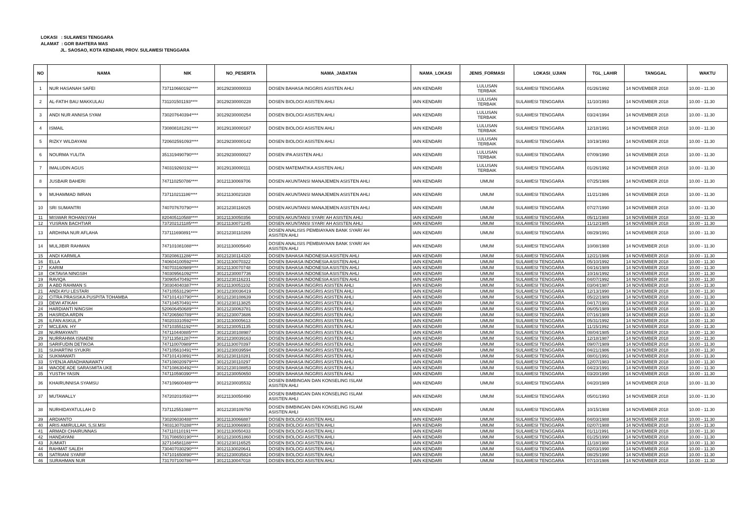LOKASI : SULAWESI TENGGARA
ALAMAT : GOR BAHTERA MAS
JL. SAOSAO, KOTA KENDARI, PROV. SULAWESI TENGGARA
| NO | NAMA | NIK | NO_PESERTA | NAMA_JABATAN | NAMA_LOKASI | JENIS_FORMASI | LOKASI_UJIAN | TGL_LAHIR | TANGGAL | WAKTU |
| --- | --- | --- | --- | --- | --- | --- | --- | --- | --- | --- |
| 1 | NUR HASANAH SAFEI | 737110660192**** | 30129230000033 | DOSEN BAHASA INGGRIS ASISTEN AHLI | IAIN KENDARI | LULUSAN TERBAIK | SULAWESI TENGGARA | 01/26/1992 | 14 NOVEMBER 2018 | 10.00 - 11.30 |
| 2 | AL-FATIH BAU MAKKULAU | 731101501193**** | 30129230000228 | DOSEN BIOLOGI ASISTEN AHLI | IAIN KENDARI | LULUSAN TERBAIK | SULAWESI TENGGARA | 11/10/1993 | 14 NOVEMBER 2018 | 10.00 - 11.30 |
| 3 | ANDI NUR ANNISA SYAM | 730207640394**** | 30129230000254 | DOSEN BIOLOGI ASISTEN AHLI | IAIN KENDARI | LULUSAN TERBAIK | SULAWESI TENGGARA | 03/24/1994 | 14 NOVEMBER 2018 | 10.00 - 11.30 |
| 4 | ISMAIL | 730808181291**** | 30129130000167 | DOSEN BIOLOGI ASISTEN AHLI | IAIN KENDARI | LULUSAN TERBAIK | SULAWESI TENGGARA | 12/18/1991 | 14 NOVEMBER 2018 | 10.00 - 11.30 |
| 5 | RIZKY WILDAYANI | 720602591093**** | 30129230000142 | DOSEN BIOLOGI ASISTEN AHLI | IAIN KENDARI | LULUSAN TERBAIK | SULAWESI TENGGARA | 10/19/1993 | 14 NOVEMBER 2018 | 10.00 - 11.30 |
| 6 | NOURMA YULITA | 351319490790**** | 30129230000027 | DOSEN IPA ASISTEN AHLI | IAIN KENDARI | LULUSAN TERBAIK | SULAWESI TENGGARA | 07/09/1990 | 14 NOVEMBER 2018 | 10.00 - 11.30 |
| 7 | IMALUDIN AGUS | 740319260192**** | 30129130000111 | DOSEN MATEMATIKA ASISTEN AHLI | IAIN KENDARI | LULUSAN TERBAIK | SULAWESI TENGGARA | 01/26/1992 | 14 NOVEMBER 2018 | 10.00 - 11.30 |
| 8 | JUSBAIR BAHERI | 747110250786**** | 30121130069706 | DOSEN AKUNTANSI MANAJEMEN ASISTEN AHLI | IAIN KENDARI | UMUM | SULAWESI TENGGARA | 07/25/1986 | 14 NOVEMBER 2018 | 10.00 - 11.30 |
| 9 | MUHAMMAD IMRAN | 737110211186**** | 30121130021828 | DOSEN AKUNTANSI MANAJEMEN ASISTEN AHLI | IAIN KENDARI | UMUM | SULAWESI TENGGARA | 11/21/1986 | 14 NOVEMBER 2018 | 10.00 - 11.30 |
| 10 | SRI SUMANTRI | 740707670790**** | 30121230116025 | DOSEN AKUNTANSI MANAJEMEN ASISTEN AHLI | IAIN KENDARI | UMUM | SULAWESI TENGGARA | 07/27/1990 | 14 NOVEMBER 2018 | 10.00 - 11.30 |
| 11 | MISWAR ROHANSYAH | 820405110588**** | 30121130050356 | DOSEN AKUNTANSI SYARI`AH ASISTEN AHLI | IAIN KENDARI | UMUM | SULAWESI TENGGARA | 05/11/1988 | 14 NOVEMBER 2018 | 10.00 - 11.30 |
| 12 | YUSRAN BACHTIAR | 737202121185**** | 30121130071245 | DOSEN AKUNTANSI SYARI`AH ASISTEN AHLI | IAIN KENDARI | UMUM | SULAWESI TENGGARA | 11/12/1985 | 14 NOVEMBER 2018 | 10.00 - 11.30 |
| 13 | ARDHINA NUR AFLAHA | 737111690891**** | 30121230110269 | DOSEN ANALISIS PEMBIAYAAN BANK SYARI`AH ASISTEN AHLI | IAIN KENDARI | UMUM | SULAWESI TENGGARA | 08/29/1991 | 14 NOVEMBER 2018 | 10.00 - 11.30 |
| 14 | MULJIBIR RAHMAN | 747101081088**** | 30121130005640 | DOSEN ANALISIS PEMBIAYAAN BANK SYARI`AH ASISTEN AHLI | IAIN KENDARI | UMUM | SULAWESI TENGGARA | 10/08/1988 | 14 NOVEMBER 2018 | 10.00 - 11.30 |
| 15 | ANDI KARMILA | 730208611286**** | 30121230114320 | DOSEN BAHASA INDONESIA ASISTEN AHLI | IAIN KENDARI | UMUM | SULAWESI TENGGARA | 12/21/1986 | 14 NOVEMBER 2018 | 10.00 - 11.30 |
| 16 | ELLA | 740604100592**** | 30121130070322 | DOSEN BAHASA INDONESIA ASISTEN AHLI | IAIN KENDARI | UMUM | SULAWESI TENGGARA | 05/10/1992 | 14 NOVEMBER 2018 | 10.00 - 11.30 |
| 17 | KARIM | 740703160989**** | 30121130070748 | DOSEN BAHASA INDONESIA ASISTEN AHLI | IAIN KENDARI | UMUM | SULAWESI TENGGARA | 04/16/1989 | 14 NOVEMBER 2018 | 10.00 - 11.30 |
| 18 | OKTAVIA NINGSIH | 740309561092**** | 30121230007736 | DOSEN BAHASA INDONESIA ASISTEN AHLI | IAIN KENDARI | UMUM | SULAWESI TENGGARA | 10/16/1992 | 14 NOVEMBER 2018 | 10.00 - 11.30 |
| 19 | RAVIQA | 730905470492**** | 30121230116231 | DOSEN BAHASA INDONESIA ASISTEN AHLI | IAIN KENDARI | UMUM | SULAWESI TENGGARA | 04/07/1992 | 14 NOVEMBER 2018 | 10.00 - 11.30 |
| 20 | A ABD RAHMAN S | 730304040387**** | 30121130051102 | DOSEN BAHASA INGGRIS ASISTEN AHLI | IAIN KENDARI | UMUM | SULAWESI TENGGARA | 03/04/1987 | 14 NOVEMBER 2018 | 10.00 - 11.30 |
| 21 | ANDI AYU LESTARI | 747105531290**** | 30121230036419 | DOSEN BAHASA INGGRIS ASISTEN AHLI | IAIN KENDARI | UMUM | SULAWESI TENGGARA | 12/13/1990 | 14 NOVEMBER 2018 | 10.00 - 11.30 |
| 22 | CITRA PRASISKA PUSPITA TOHAMBA | 747101410790**** | 30121230108639 | DOSEN BAHASA INGGRIS ASISTEN AHLI | IAIN KENDARI | UMUM | SULAWESI TENGGARA | 05/22/1989 | 14 NOVEMBER 2018 | 10.00 - 11.30 |
| 23 | DEWI ATIKAH | 747104570491**** | 30121230113825 | DOSEN BAHASA INGGRIS ASISTEN AHLI | IAIN KENDARI | UMUM | SULAWESI TENGGARA | 04/17/1991 | 14 NOVEMBER 2018 | 10.00 - 11.30 |
| 24 | HARDIANTI NINGSIH | 520606450689**** | 30121230063781 | DOSEN BAHASA INGGRIS ASISTEN AHLI | IAIN KENDARI | UMUM | SULAWESI TENGGARA | 06/05/1989 | 14 NOVEMBER 2018 | 10.00 - 11.30 |
| 25 | HASRIDA ARDIN | 747206560789**** | 30121230073686 | DOSEN BAHASA INGGRIS ASISTEN AHLI | IAIN KENDARI | UMUM | SULAWESI TENGGARA | 07/16/1989 | 14 NOVEMBER 2018 | 10.00 - 11.30 |
| 26 | ILFAN ASKUL.P | 740203310592**** | 30121130005613 | DOSEN BAHASA INGGRIS ASISTEN AHLI | IAIN KENDARI | UMUM | SULAWESI TENGGARA | 05/31/1992 | 14 NOVEMBER 2018 | 10.00 - 11.30 |
| 27 | MCLEAN. HY | 747103551192**** | 30121230051135 | DOSEN BAHASA INGGRIS ASISTEN AHLI | IAIN KENDARI | UMUM | SULAWESI TENGGARA | 11/15/1992 | 14 NOVEMBER 2018 | 10.00 - 11.30 |
| 28 | NURMAYANTI | 747110440885**** | 30121230108987 | DOSEN BAHASA INGGRIS ASISTEN AHLI | IAIN KENDARI | UMUM | SULAWESI TENGGARA | 08/04/1985 | 14 NOVEMBER 2018 | 10.00 - 11.30 |
| 29 | NURRAHMA ISNAENI | 737113581287**** | 30121230039163 | DOSEN BAHASA INGGRIS ASISTEN AHLI | IAIN KENDARI | UMUM | SULAWESI TENGGARA | 12/18/1987 | 14 NOVEMBER 2018 | 10.00 - 11.30 |
| 30 | SARIFUDIN DETIKOA | 747110070989**** | 30121130070397 | DOSEN BAHASA INGGRIS ASISTEN AHLI | IAIN KENDARI | UMUM | SULAWESI TENGGARA | 09/07/1989 | 14 NOVEMBER 2018 | 10.00 - 11.30 |
| 31 | SUHARTINI SYUKRI | 747105610491**** | 30121230039594 | DOSEN BAHASA INGGRIS ASISTEN AHLI | IAIN KENDARI | UMUM | SULAWESI TENGGARA | 04/21/1986 | 14 NOVEMBER 2018 | 10.00 - 11.30 |
| 32 | SUKMAWATI | 747101410891**** | 30121230110281 | DOSEN BAHASA INGGRIS ASISTEN AHLI | IAIN KENDARI | UMUM | SULAWESI TENGGARA | 08/01/1991 | 14 NOVEMBER 2018 | 10.00 - 11.30 |
| 33 | SYENJA ARADHANAWATY | 747108020979**** | 30121230110297 | DOSEN BAHASA INGGRIS ASISTEN AHLI | IAIN KENDARI | UMUM | SULAWESI TENGGARA | 12/07/1983 | 14 NOVEMBER 2018 | 10.00 - 11.30 |
| 34 | WAODE ADE SARASMITA UKE | 747108630492**** | 30121230108853 | DOSEN BAHASA INGGRIS ASISTEN AHLI | IAIN KENDARI | UMUM | SULAWESI TENGGARA | 04/23/1991 | 14 NOVEMBER 2018 | 10.00 - 11.30 |
| 35 | YUSTIH YASIN | 747110590390**** | 30121230050650 | DOSEN BAHASA INGGRIS ASISTEN AHLI | IAIN KENDARI | UMUM | SULAWESI TENGGARA | 03/20/1990 | 14 NOVEMBER 2018 | 10.00 - 11.30 |
| 36 | KHAIRUNNISA SYAMSU | 747109600489**** | 30121230035532 | DOSEN BIMBINGAN DAN KONSELING ISLAM ASISTEN AHLI | IAIN KENDARI | UMUM | SULAWESI TENGGARA | 04/20/1989 | 14 NOVEMBER 2018 | 10.00 - 11.30 |
| 37 | MUTAWALLY | 747202010593**** | 30121130050490 | DOSEN BIMBINGAN DAN KONSELING ISLAM ASISTEN AHLI | IAIN KENDARI | UMUM | SULAWESI TENGGARA | 05/01/1993 | 14 NOVEMBER 2018 | 10.00 - 11.30 |
| 38 | NURHIDAYATULLAH D | 737112551088**** | 30121230109750 | DOSEN BIMBINGAN DAN KONSELING ISLAM ASISTEN AHLI | IAIN KENDARI | UMUM | SULAWESI TENGGARA | 10/15/1988 | 14 NOVEMBER 2018 | 10.00 - 11.30 |
| 39 | ARDIANTO | 730206030488**** | 30121130066887 | DOSEN BIOLOGI ASISTEN AHLI | IAIN KENDARI | UMUM | SULAWESI TENGGARA | 04/03/1988 | 14 NOVEMBER 2018 | 10.00 - 11.30 |
| 40 | ARIS AMIRULLAH, S,SI.MSI | 740313070288**** | 30121130066903 | DOSEN BIOLOGI ASISTEN AHLI | IAIN KENDARI | UMUM | SULAWESI TENGGARA | 02/07/1988 | 14 NOVEMBER 2018 | 10.00 - 11.30 |
| 41 | ARMADI CHAIRUNNAS | 747110110191**** | 30121130050433 | DOSEN BIOLOGI ASISTEN AHLI | IAIN KENDARI | UMUM | SULAWESI TENGGARA | 01/11/1991 | 14 NOVEMBER 2018 | 10.00 - 11.30 |
| 42 | HANDAYANI | 731708650190**** | 30121230051860 | DOSEN BIOLOGI ASISTEN AHLI | IAIN KENDARI | UMUM | SULAWESI TENGGARA | 01/25/1990 | 14 NOVEMBER 2018 | 10.00 - 11.30 |
| 43 | JUMIATI | 327104581188**** | 30121230116525 | DOSEN BIOLOGI ASISTEN AHLI | IAIN KENDARI | UMUM | SULAWESI TENGGARA | 11/18/1988 | 14 NOVEMBER 2018 | 10.00 - 11.30 |
| 44 | RAHMAT SALEH | 730407030290**** | 30121130020641 | DOSEN BIOLOGI ASISTEN AHLI | IAIN KENDARI | UMUM | SULAWESI TENGGARA | 02/03/1990 | 14 NOVEMBER 2018 | 10.00 - 11.30 |
| 45 | SATRIANI SYARIF | 747101650890**** | 30121230035824 | DOSEN BIOLOGI ASISTEN AHLI | IAIN KENDARI | UMUM | SULAWESI TENGGARA | 08/25/1990 | 14 NOVEMBER 2018 | 10.00 - 11.30 |
| 46 | SURAHMAN NUR | 731707100786**** | 30121130047018 | DOSEN BIOLOGI ASISTEN AHLI | IAIN KENDARI | UMUM | SULAWESI TENGGARA | 07/10/1986 | 14 NOVEMBER 2018 | 10.00 - 11.30 |